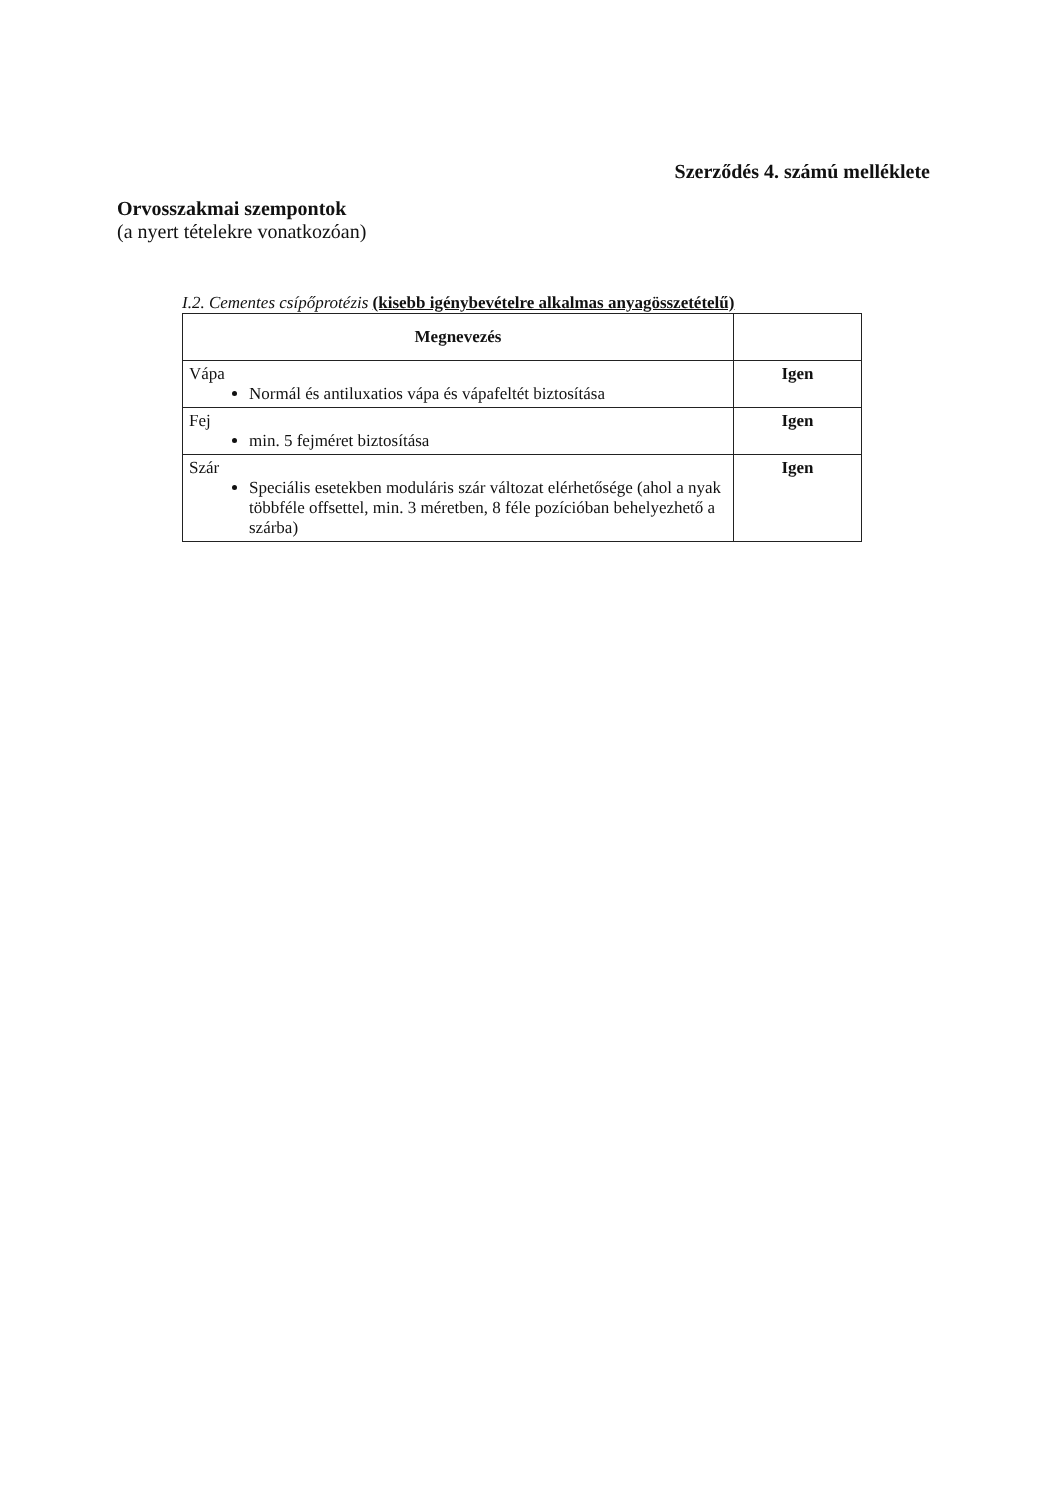Szerződés 4. számú melléklete
Orvosszakmai szempontok
(a nyert tételekre vonatkozóan)
I.2. Cementes csípőprotézis (kisebb igénybevételre alkalmas anyagösszetételű)
| Megnevezés | |
| --- | --- |
| Vápa Normál és antiluxatios vápa és vápafeltét biztosítása | Igen |
| Fej min. 5 fejméret biztosítása | Igen |
| Szár Speciális esetekben moduláris szár változat elérhetősége (ahol a nyak többféle offsettel, min. 3 méretben, 8 féle pozícióban behelyezhető a szárba) | Igen |